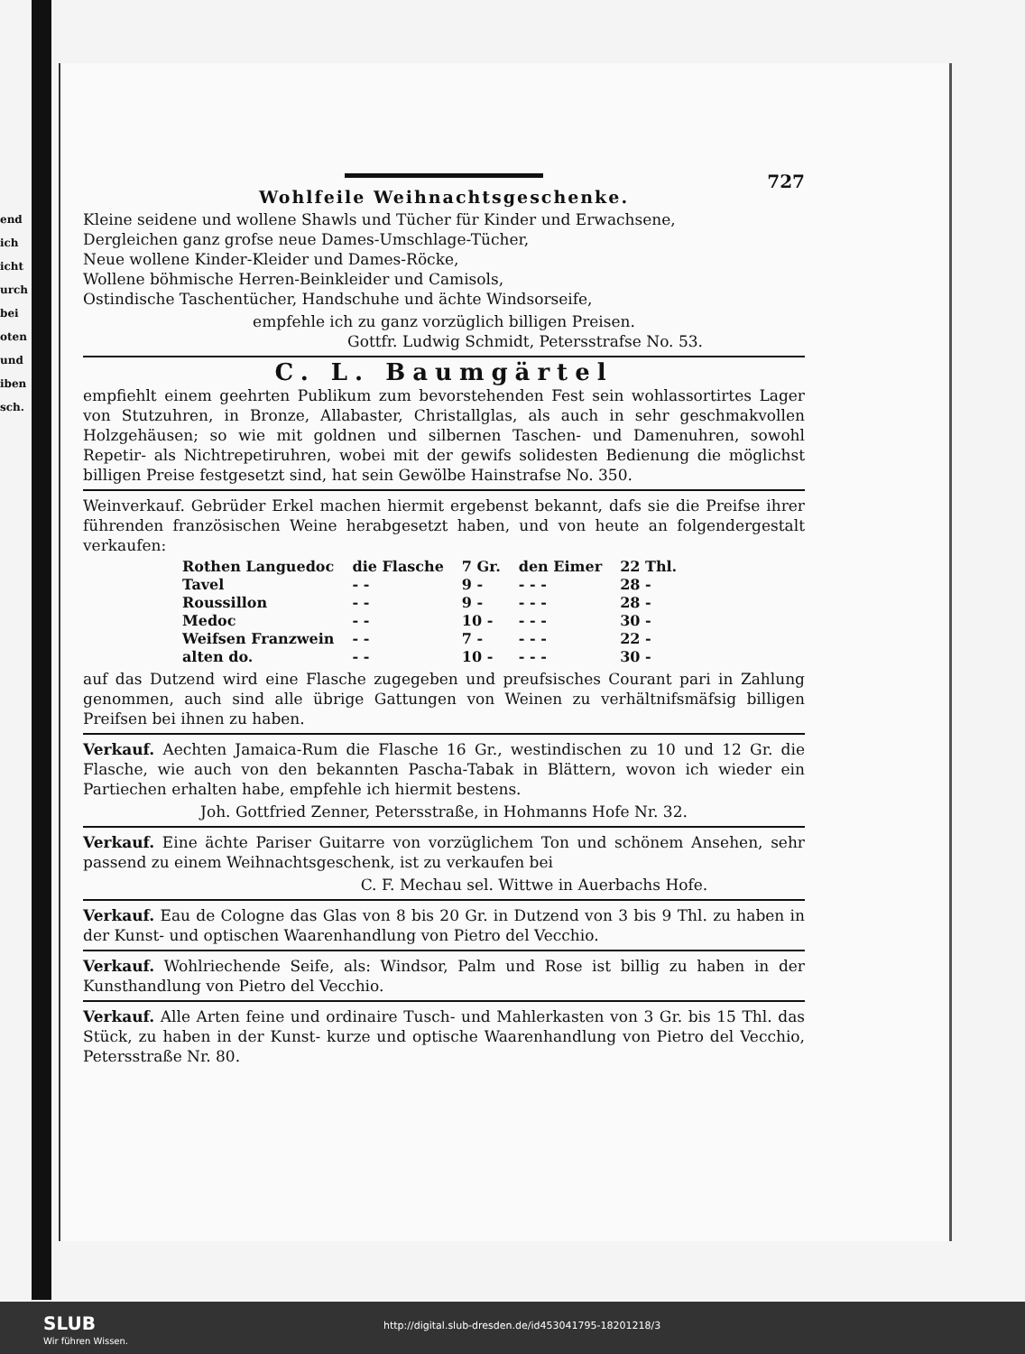end
ich
icht
urch
bei
oten
und
iben
sch.
727
Wohlfeile Weihnachtsgeschenke.
Kleine seidene und wollene Shawls und Tücher für Kinder und Erwachsene,
Dergleichen ganz grofse neue Dames-Umschlage-Tücher,
Neue wollene Kinder-Kleider und Dames-Röcke,
Wollene böhmische Herren-Beinkleider und Camisols,
Ostindische Taschentücher, Handschuhe und ächte Windsorseife,
empfehle ich zu ganz vorzüglich billigen Preisen.
Gottfr. Ludwig Schmidt, Petersstrafse No. 53.
C. L. Baumgärtel
empfiehlt einem geehrten Publikum zum bevorstehenden Fest sein wohlassortirtes Lager von Stutzuhren, in Bronze, Allabaster, Christallglas, als auch in sehr geschmakvollen Holzgehäusen; so wie mit goldnen und silbernen Taschen- und Damenuhren, sowohl Repetir- als Nichtrepetiruhren, wobei mit der gewifs solidesten Bedienung die möglichst billigen Preise festgesetzt sind, hat sein Gewölbe Hainstrafse No. 350.
Weinverkauf. Gebrüder Erkel machen hiermit ergebenst bekannt, dafs sie die Preifse ihrer führenden französischen Weine herabgesetzt haben, und von heute an folgendergestalt verkaufen:
| Rothen Languedoc | die Flasche | 7 Gr. | den Eimer | 22 Thl. |
| Tavel | - - | 9 - | - - - | 28 - |
| Roussillon | - - | 9 - | - - - | 28 - |
| Medoc | - - | 10 - | - - - | 30 - |
| Weifsen Franzwein | - - | 7 - | - - - | 22 - |
| alten do. | - - | 10 - | - - - | 30 - |
auf das Dutzend wird eine Flasche zugegeben und preufsisches Courant pari in Zahlung genommen, auch sind alle übrige Gattungen von Weinen zu verhältnifsmäfsig billigen Preifsen bei ihnen zu haben.
Verkauf. Aechten Jamaica-Rum die Flasche 16 Gr., westindischen zu 10 und 12 Gr. die Flasche, wie auch von den bekannten Pascha-Tabak in Blättern, wovon ich wieder ein Partiechen erhalten habe, empfehle ich hiermit bestens.
Joh. Gottfried Zenner, Petersstraße, in Hohmanns Hofe Nr. 32.
Verkauf. Eine ächte Pariser Guitarre von vorzüglichem Ton und schönem Ansehen, sehr passend zu einem Weihnachtsgeschenk, ist zu verkaufen bei
C. F. Mechau sel. Wittwe in Auerbachs Hofe.
Verkauf. Eau de Cologne das Glas von 8 bis 20 Gr. in Dutzend von 3 bis 9 Thl. zu haben in der Kunst- und optischen Waarenhandlung von Pietro del Vecchio.
Verkauf. Wohlriechende Seife, als: Windsor, Palm und Rose ist billig zu haben in der Kunsthandlung von Pietro del Vecchio.
Verkauf. Alle Arten feine und ordinaire Tusch- und Mahlerkasten von 3 Gr. bis 15 Thl. das Stück, zu haben in der Kunst- kurze und optische Waarenhandlung von Pietro del Vecchio, Petersstraße Nr. 80.
SLUB
Wir führen Wissen.
http://digital.slub-dresden.de/id453041795-18201218/3